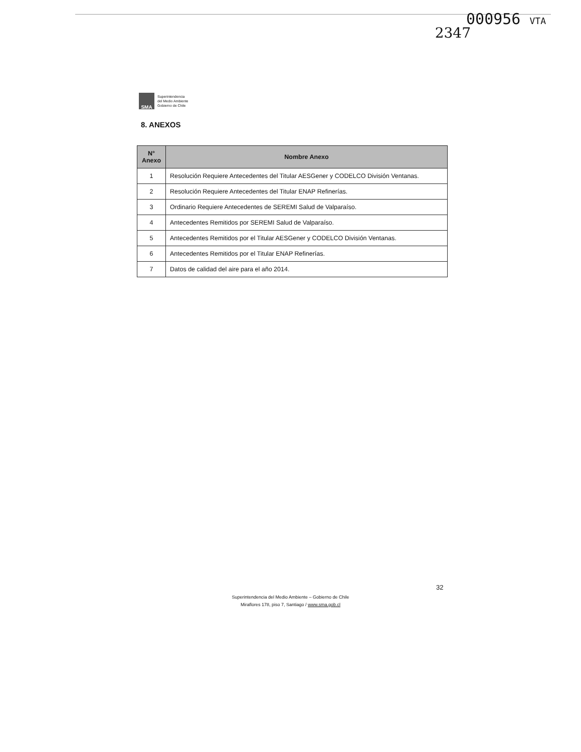000956 VTA
2347
SMA
Superintendencia
del Medio Ambiente
Gobierno de Chile
8. ANEXOS
| N° Anexo | Nombre Anexo |
| --- | --- |
| 1 | Resolución Requiere Antecedentes del Titular AESGener y CODELCO División Ventanas. |
| 2 | Resolución Requiere Antecedentes del Titular ENAP Refinerías. |
| 3 | Ordinario Requiere Antecedentes de SEREMI Salud de Valparaíso. |
| 4 | Antecedentes Remitidos por SEREMI Salud de Valparaíso. |
| 5 | Antecedentes Remitidos por el Titular AESGener y CODELCO División Ventanas. |
| 6 | Antecedentes Remitidos por el Titular ENAP Refinerías. |
| 7 | Datos de calidad del aire para el año 2014. |
32
Superintendencia del Medio Ambiente – Gobierno de Chile
Miraflores 178, piso 7, Santiago / www.sma.gob.cl